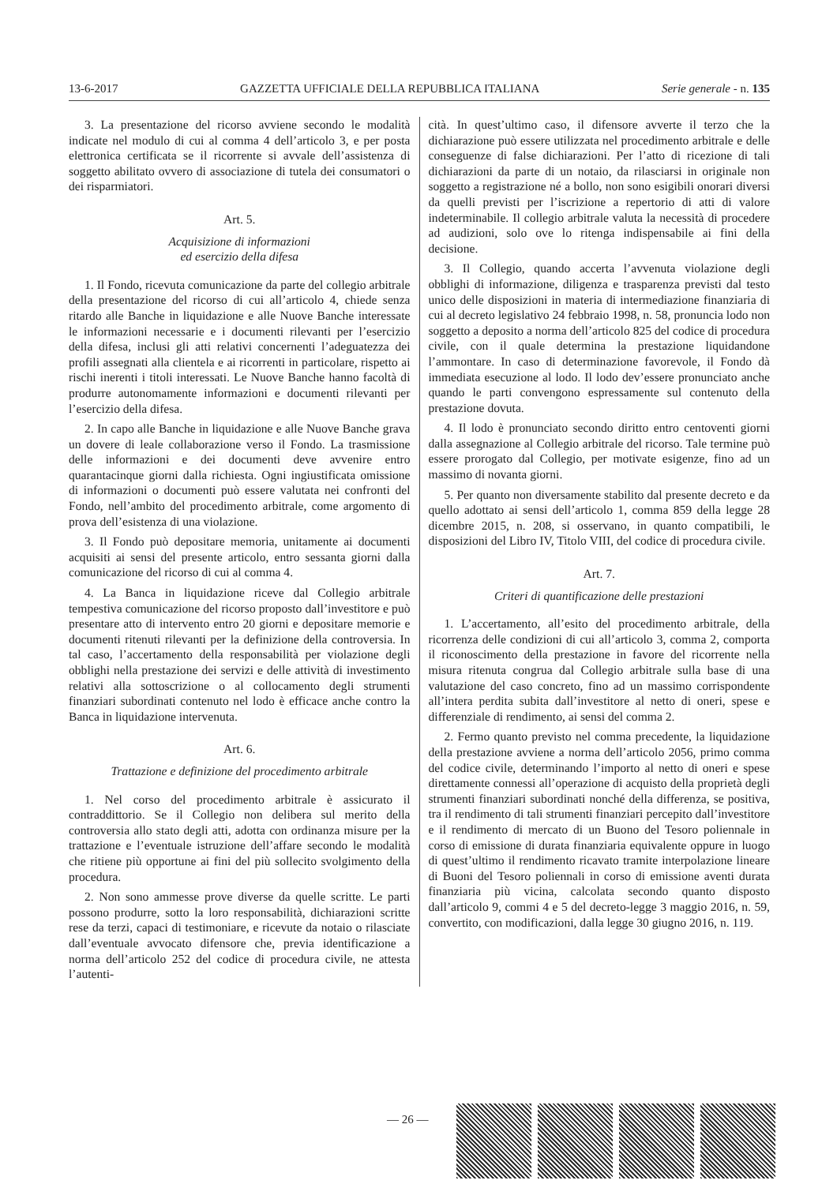13-6-2017 GAZZETTA UFFICIALE DELLA REPUBBLICA ITALIANA Serie generale - n. 135
3. La presentazione del ricorso avviene secondo le modalità indicate nel modulo di cui al comma 4 dell’articolo 3, e per posta elettronica certificata se il ricorrente si avvale dell’assistenza di soggetto abilitato ovvero di associazione di tutela dei consumatori o dei risparmiatori.
Art. 5.
Acquisizione di informazioni
ed esercizio della difesa
1. Il Fondo, ricevuta comunicazione da parte del collegio arbitrale della presentazione del ricorso di cui all’articolo 4, chiede senza ritardo alle Banche in liquidazione e alle Nuove Banche interessate le informazioni necessarie e i documenti rilevanti per l’esercizio della difesa, inclusi gli atti relativi concernenti l’adeguatezza dei profili assegnati alla clientela e ai ricorrenti in particolare, rispetto ai rischi inerenti i titoli interessati. Le Nuove Banche hanno facoltà di produrre autonomamente informazioni e documenti rilevanti per l’esercizio della difesa.
2. In capo alle Banche in liquidazione e alle Nuove Banche grava un dovere di leale collaborazione verso il Fondo. La trasmissione delle informazioni e dei documenti deve avvenire entro quarantacinque giorni dalla richiesta. Ogni ingiustificata omissione di informazioni o documenti può essere valutata nei confronti del Fondo, nell’ambito del procedimento arbitrale, come argomento di prova dell’esistenza di una violazione.
3. Il Fondo può depositare memoria, unitamente ai documenti acquisiti ai sensi del presente articolo, entro sessanta giorni dalla comunicazione del ricorso di cui al comma 4.
4. La Banca in liquidazione riceve dal Collegio arbitrale tempestiva comunicazione del ricorso proposto dall’investitore e può presentare atto di intervento entro 20 giorni e depositare memorie e documenti ritenuti rilevanti per la definizione della controversia. In tal caso, l’accertamento della responsabilità per violazione degli obblighi nella prestazione dei servizi e delle attività di investimento relativi alla sottoscrizione o al collocamento degli strumenti finanziari subordinati contenuto nel lodo è efficace anche contro la Banca in liquidazione intervenuta.
Art. 6.
Trattazione e definizione del procedimento arbitrale
1. Nel corso del procedimento arbitrale è assicurato il contraddittorio. Se il Collegio non delibera sul merito della controversia allo stato degli atti, adotta con ordinanza misure per la trattazione e l’eventuale istruzione dell’affare secondo le modalità che ritiene più opportune ai fini del più sollecito svolgimento della procedura.
2. Non sono ammesse prove diverse da quelle scritte. Le parti possono produrre, sotto la loro responsabilità, dichiarazioni scritte rese da terzi, capaci di testimoniare, e ricevute da notaio o rilasciate dall’eventuale avvocato difensore che, previa identificazione a norma dell’articolo 252 del codice di procedura civile, ne attesta l’autenti-
cità. In quest’ultimo caso, il difensore avverte il terzo che la dichiarazione può essere utilizzata nel procedimento arbitrale e delle conseguenze di false dichiarazioni. Per l’atto di ricezione di tali dichiarazioni da parte di un notaio, da rilasciarsi in originale non soggetto a registrazione né a bollo, non sono esigibili onorari diversi da quelli previsti per l’iscrizione a repertorio di atti di valore indeterminabile. Il collegio arbitrale valuta la necessità di procedere ad audizioni, solo ove lo ritenga indispensabile ai fini della decisione.
3. Il Collegio, quando accerta l’avvenuta violazione degli obblighi di informazione, diligenza e trasparenza previsti dal testo unico delle disposizioni in materia di intermediazione finanziaria di cui al decreto legislativo 24 febbraio 1998, n. 58, pronuncia lodo non soggetto a deposito a norma dell’articolo 825 del codice di procedura civile, con il quale determina la prestazione liquidandone l’ammontare. In caso di determinazione favorevole, il Fondo dà immediata esecuzione al lodo. Il lodo dev’essere pronunciato anche quando le parti convengono espressamente sul contenuto della prestazione dovuta.
4. Il lodo è pronunciato secondo diritto entro centoventi giorni dalla assegnazione al Collegio arbitrale del ricorso. Tale termine può essere prorogato dal Collegio, per motivate esigenze, fino ad un massimo di novanta giorni.
5. Per quanto non diversamente stabilito dal presente decreto e da quello adottato ai sensi dell’articolo 1, comma 859 della legge 28 dicembre 2015, n. 208, si osservano, in quanto compatibili, le disposizioni del Libro IV, Titolo VIII, del codice di procedura civile.
Art. 7.
Criteri di quantificazione delle prestazioni
1. L’accertamento, all’esito del procedimento arbitrale, della ricorrenza delle condizioni di cui all’articolo 3, comma 2, comporta il riconoscimento della prestazione in favore del ricorrente nella misura ritenuta congrua dal Collegio arbitrale sulla base di una valutazione del caso concreto, fino ad un massimo corrispondente all’intera perdita subita dall’investitore al netto di oneri, spese e differenziale di rendimento, ai sensi del comma 2.
2. Fermo quanto previsto nel comma precedente, la liquidazione della prestazione avviene a norma dell’articolo 2056, primo comma del codice civile, determinando l’importo al netto di oneri e spese direttamente connessi all’operazione di acquisto della proprietà degli strumenti finanziari subordinati nonché della differenza, se positiva, tra il rendimento di tali strumenti finanziari percepito dall’investitore e il rendimento di mercato di un Buono del Tesoro poliennale in corso di emissione di durata finanziaria equivalente oppure in luogo di quest’ultimo il rendimento ricavato tramite interpolazione lineare di Buoni del Tesoro poliennali in corso di emissione aventi durata finanziaria più vicina, calcolata secondo quanto disposto dall’articolo 9, commi 4 e 5 del decreto-legge 3 maggio 2016, n. 59, convertito, con modificazioni, dalla legge 30 giugno 2016, n. 119.
— 26 —